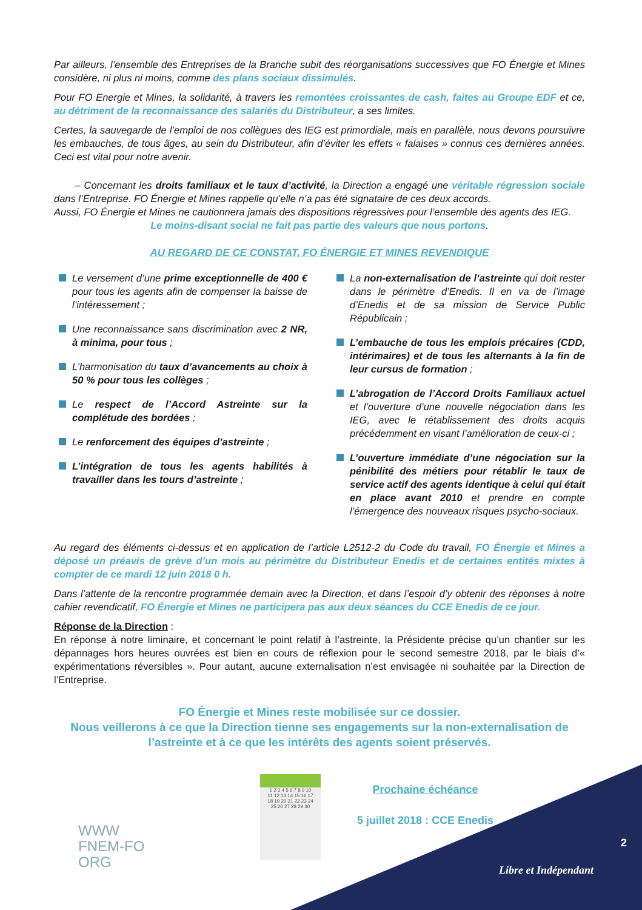Par ailleurs, l’ensemble des Entreprises de la Branche subit des réorganisations successives que FO Énergie et Mines considère, ni plus ni moins, comme des plans sociaux dissimulés.
Pour FO Energie et Mines, la solidarité, à travers les remontées croissantes de cash, faites au Groupe EDF et ce, au détriment de la reconnaissance des salariés du Distributeur, a ses limites.
Certes, la sauvegarde de l’emploi de nos collègues des IEG est primordiale, mais en parallèle, nous devons poursuivre les embauches, de tous âges, au sein du Distributeur, afin d’éviter les effets « falaises » connus ces dernières années. Ceci est vital pour notre avenir.
– Concernant les droits familiaux et le taux d’activité, la Direction a engagé une véritable régression sociale dans l’Entreprise. FO Énergie et Mines rappelle qu’elle n’a pas été signataire de ces deux accords.
Aussi, FO Énergie et Mines ne cautionnera jamais des dispositions régressives pour l’ensemble des agents des IEG.
Le moins-disant social ne fait pas partie des valeurs que nous portons.
AU REGARD DE CE CONSTAT, FO ÉNERGIE ET MINES REVENDIQUE
Le versement d’une prime exceptionnelle de 400 € pour tous les agents afin de compenser la baisse de l’intéressement ;
Une reconnaissance sans discrimination avec 2 NR, à minima, pour tous ;
L’harmonisation du taux d’avancements au choix à 50 % pour tous les collèges ;
Le respect de l’Accord Astreinte sur la complétude des bordées ;
Le renforcement des équipes d’astreinte ;
L’intégration de tous les agents habilités à travailler dans les tours d’astreinte ;
La non-externalisation de l’astreinte qui doit rester dans le périmètre d’Enedis. Il en va de l’image d’Enedis et de sa mission de Service Public Républicain ;
L’embauche de tous les emplois précaires (CDD, intérimaires) et de tous les alternants à la fin de leur cursus de formation ;
L’abrogation de l’Accord Droits Familiaux actuel et l’ouverture d’une nouvelle négociation dans les IEG, avec le rétablissement des droits acquis précédemment en visant l’amélioration de ceux-ci ;
L’ouverture immédiate d’une négociation sur la pénibilité des métiers pour rétablir le taux de service actif des agents identique à celui qui était en place avant 2010 et prendre en compte l’émergence des nouveaux risques psycho-sociaux.
Au regard des éléments ci-dessus et en application de l’article L2512-2 du Code du travail, FO Énergie et Mines a déposé un préavis de grève d’un mois au périmètre du Distributeur Enedis et de certaines entités mixtes à compter de ce mardi 12 juin 2018 0 h.
Dans l’attente de la rencontre programmée demain avec la Direction, et dans l’espoir d’y obtenir des réponses à notre cahier revendicatif, FO Énergie et Mines ne participera pas aux deux séances du CCE Enedis de ce jour.
Réponse de la Direction :
En réponse à notre liminaire, et concernant le point relatif à l’astreinte, la Présidente précise qu’un chantier sur les dépannages hors heures ouvrées est bien en cours de réflexion pour le second semestre 2018, par le biais d’« expérimentations réversibles ». Pour autant, aucune externalisation n’est envisagée ni souhaitée par la Direction de l’Entreprise.
FO Énergie et Mines reste mobilisée sur ce dossier.
Nous veillerons à ce que la Direction tienne ses engagements sur la non-externalisation de l’astreinte et à ce que les intérêts des agents soient préservés.
WWW
FNEM-FO
ORG
1 2 3 4 5 6 7 8 9 10
11 12 13 14 15 16 17
18 19 20 21 22 23 24
25 26 27 28 29 30
Prochaine échéance
5 juillet 2018 : CCE Enedis
2
Libre et Indépendant